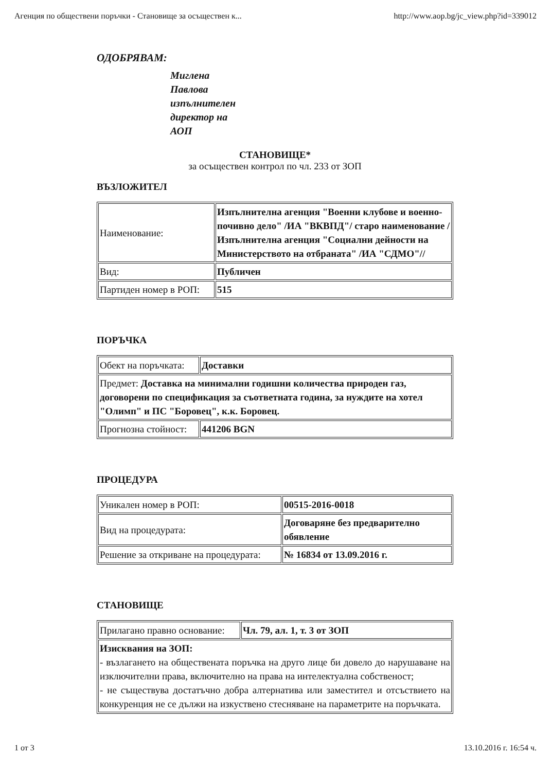Агенция по обществени поръчки - Становище за осъществен к... http://www.aop.bg/jc_view.php?id=339012
ОДОБРЯВАМ:
Миглена
Павлова
изпълнителен
директор на
АОП
СТАНОВИЩЕ*
за осъществен контрол по чл. 233 от ЗОП
ВЪЗЛОЖИТЕЛ
| Наименование: | Изпълнителна агенция "Военни клубове и военно-почивно дело" /ИА "ВКВПД"/ старо наименование /Изпълнителна агенция "Социални дейности на Министерството на отбраната" /ИА "СДМО"// |
| Вид: | Публичен |
| Партиден номер в РОП: | 515 |
ПОРЪЧКА
| Обект на поръчката: | Доставки |
| Предмет: Доставка на минимални годишни количества природен газ, договорени по спецификация за съответната година, за нуждите на хотел "Олимп" и ПС "Боровец", к.к. Боровец. | |
| Прогнозна стойност: | 441206 BGN |
ПРОЦЕДУРА
| Уникален номер в РОП: | 00515-2016-0018 |
| Вид на процедурата: | Договаряне без предварително обявление |
| Решение за откриване на процедурата: | № 16834 от 13.09.2016 г. |
СТАНОВИЩЕ
| Прилагано правно основание: | Чл. 79, ал. 1, т. 3 от ЗОП |
| Изисквания на ЗОП: - възлагането на обществената поръчка на друго лице би довело до нарушаване на изключителни права, включително на права на интелектуална собственост; - не съществува достатъчно добра алтернатива или заместител и отсъствието на конкуренция не се дължи на изкуствено стесняване на параметрите на поръчката. | |
1 от 3 13.10.2016 г. 16:54 ч.